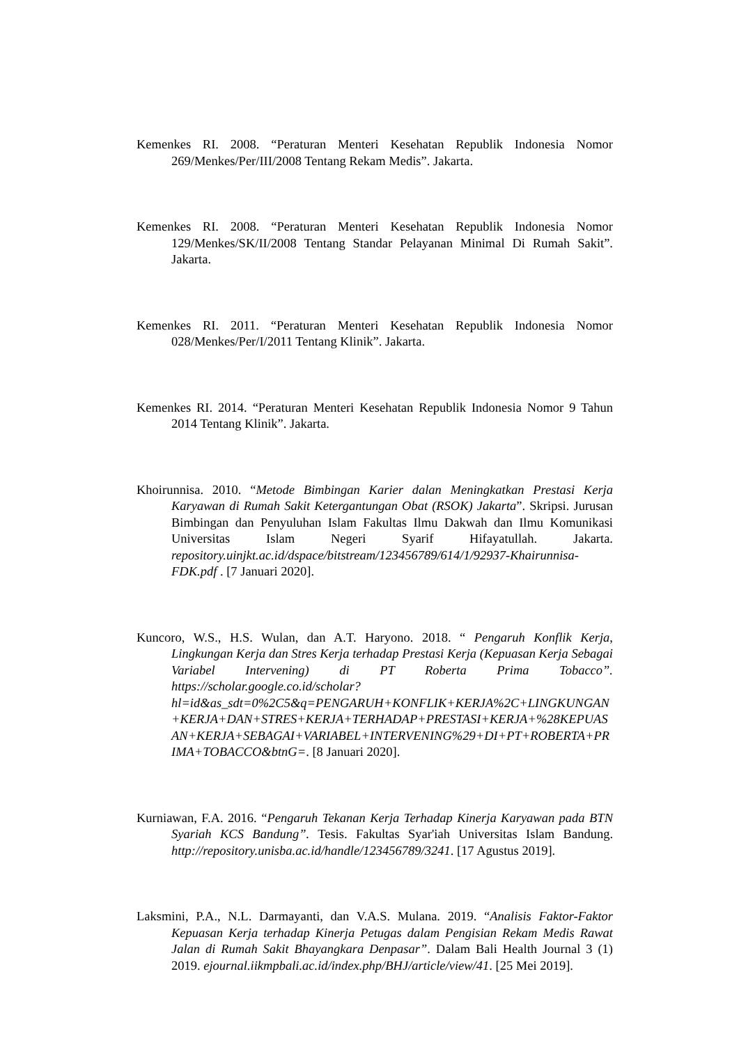Kemenkes RI. 2008. “Peraturan Menteri Kesehatan Republik Indonesia Nomor 269/Menkes/Per/III/2008 Tentang Rekam Medis”. Jakarta.
Kemenkes RI. 2008. “Peraturan Menteri Kesehatan Republik Indonesia Nomor 129/Menkes/SK/II/2008 Tentang Standar Pelayanan Minimal Di Rumah Sakit”. Jakarta.
Kemenkes RI. 2011. “Peraturan Menteri Kesehatan Republik Indonesia Nomor 028/Menkes/Per/I/2011 Tentang Klinik”. Jakarta.
Kemenkes RI. 2014. “Peraturan Menteri Kesehatan Republik Indonesia Nomor 9 Tahun 2014 Tentang Klinik”. Jakarta.
Khoirunnisa. 2010. “Metode Bimbingan Karier dalan Meningkatkan Prestasi Kerja Karyawan di Rumah Sakit Ketergantungan Obat (RSOK) Jakarta”. Skripsi. Jurusan Bimbingan dan Penyuluhan Islam Fakultas Ilmu Dakwah dan Ilmu Komunikasi Universitas Islam Negeri Syarif Hifayatullah. Jakarta. repository.uinjkt.ac.id/dspace/bitstream/123456789/614/1/92937-Khairunnisa-FDK.pdf . [7 Januari 2020].
Kuncoro, W.S., H.S. Wulan, dan A.T. Haryono. 2018. “ Pengaruh Konflik Kerja, Lingkungan Kerja dan Stres Kerja terhadap Prestasi Kerja (Kepuasan Kerja Sebagai Variabel Intervening) di PT Roberta Prima Tobacco”. https://scholar.google.co.id/scholar?hl=id&as_sdt=0%2C5&q=PENGARUH+KONFLIK+KERJA%2C+LINGKUNGAN+KERJA+DAN+STRES+KERJA+TERHADAP+PRESTASI+KERJA+%28KEPUASAN+KERJA+SEBAGAI+VARIABEL+INTERVENING%29+DI+PT+ROBERTA+PRIMA+TOBACCO&btnG=. [8 Januari 2020].
Kurniawan, F.A. 2016. “Pengaruh Tekanan Kerja Terhadap Kinerja Karyawan pada BTN Syariah KCS Bandung”. Tesis. Fakultas Syar'iah Universitas Islam Bandung. http://repository.unisba.ac.id/handle/123456789/3241. [17 Agustus 2019].
Laksmini, P.A., N.L. Darmayanti, dan V.A.S. Mulana. 2019. “Analisis Faktor-Faktor Kepuasan Kerja terhadap Kinerja Petugas dalam Pengisian Rekam Medis Rawat Jalan di Rumah Sakit Bhayangkara Denpasar”. Dalam Bali Health Journal 3 (1) 2019. ejournal.iikmpbali.ac.id/index.php/BHJ/article/view/41. [25 Mei 2019].